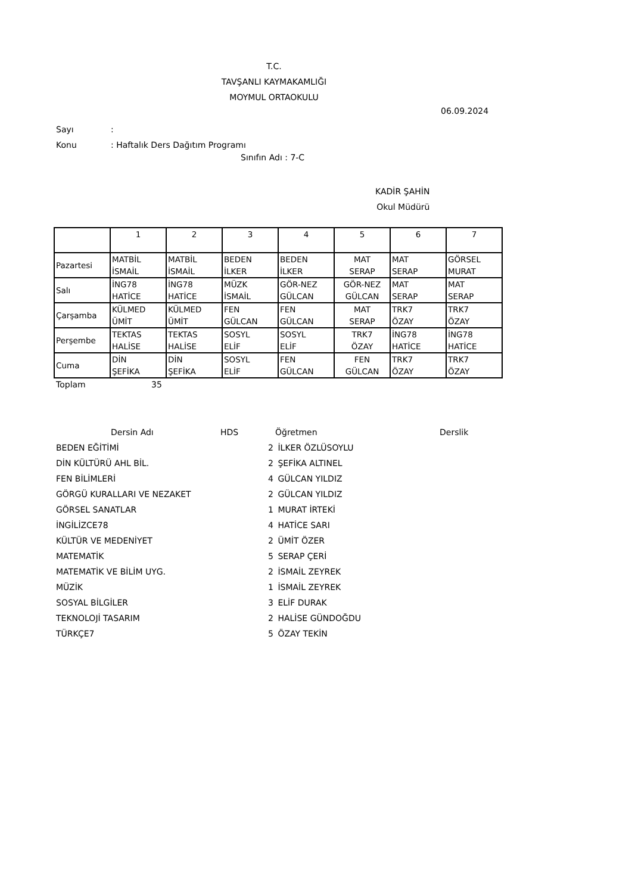T.C.
TAVŞANLI KAYMAKAMLIĞI
MOYMUL ORTAOKULU
06.09.2024
Sayı:
Konu: Haftalık Ders Dağıtım Programı
Sınıfın Adı : 7-C
KADİR ŞAHİN
Okul Müdürü
| | 1 | 2 | 3 | 4 | 5 | 6 | 7 |
| Pazartesi | MATBİL İSMAİL | MATBİL İSMAİL | BEDEN İLKER | BEDEN İLKER | MAT SERAP | MAT SERAP | GÖRSEL MURAT |
| Salı | İNG78 HATİCE | İNG78 HATİCE | MÜZK İSMAİL | GÖR-NEZ GÜLCAN | GÖR-NEZ GÜLCAN | MAT SERAP | MAT SERAP |
| Çarşamba | KÜLMED ÜMİT | KÜLMED ÜMİT | FEN GÜLCAN | FEN GÜLCAN | MAT SERAP | TRK7 ÖZAY | TRK7 ÖZAY |
| Perşembe | TEKTAS HALİSE | TEKTAS HALİSE | SOSYL ELİF | SOSYL ELİF | TRK7 ÖZAY | İNG78 HATİCE | İNG78 HATİCE |
| Cuma | DİN ŞEFİKA | DİN ŞEFİKA | SOSYL ELİF | FEN GÜLCAN | FEN GÜLCAN | TRK7 ÖZAY | TRK7 ÖZAY |
Toplam 35
Dersin Adı HDS Öğretmen Derslik
BEDEN EĞİTİMİ 2 İLKER ÖZLÜSOYLU
DİN KÜLTÜRÜ AHL BİL. 2 ŞEFİKA ALTINEL
FEN BİLİMLERİ 4 GÜLCAN YILDIZ
GÖRGÜ KURALLARI VE NEZAKET 2 GÜLCAN YILDIZ
GÖRSEL SANATLAR 1 MURAT İRTEKİ
İNGİLİZCE78 4 HATİCE SARI
KÜLTÜR VE MEDENİYET 2 ÜMİT ÖZER
MATEMATİK 5 SERAP ÇERİ
MATEMATİK VE BİLİM UYG. 2 İSMAİL ZEYREK
MÜZİK 1 İSMAİL ZEYREK
SOSYAL BİLGİLER 3 ELİF DURAK
TEKNOLOJİ TASARIM 2 HALİSE GÜNDOĞDU
TÜRKÇE7 5 ÖZAY TEKİN